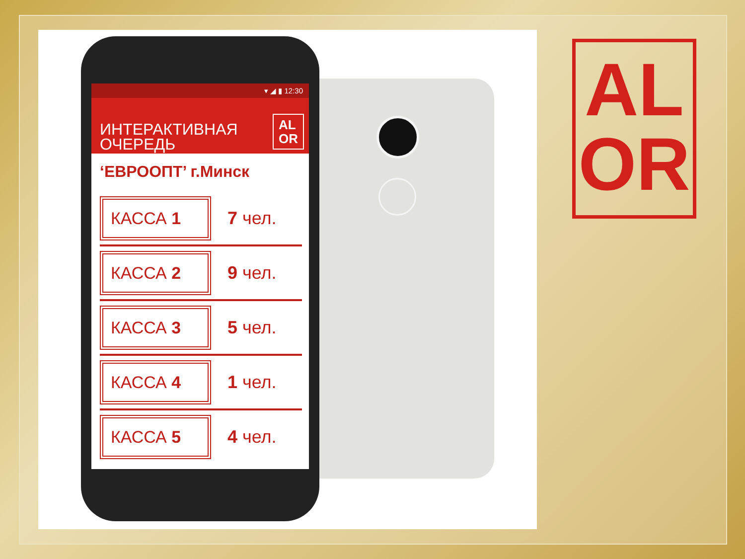▾ ◢ ▮ 12:30
ИНТЕРАКТИВНАЯ
ОЧЕРЕДЬ
AL
OR
‘ЕВРООПТ’ г.Минск
КАССА 1
7 чел.
КАССА 2
9 чел.
КАССА 3
5 чел.
КАССА 4
1 чел.
КАССА 5
4 чел.
AL
OR